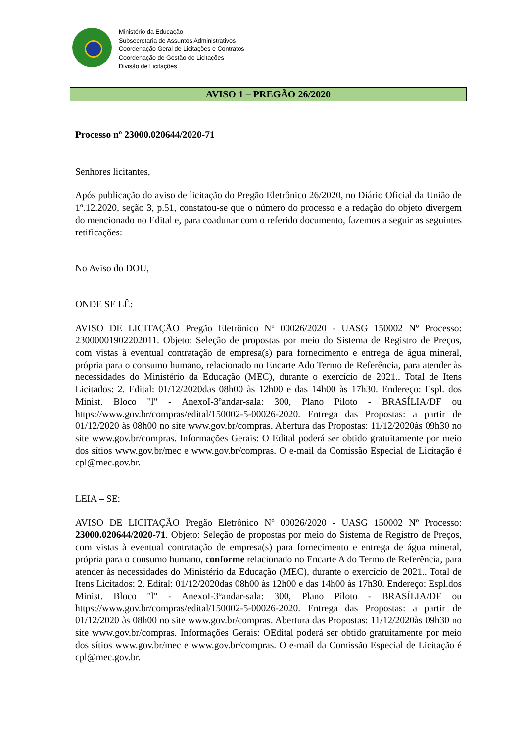Ministério da Educação
Subsecretaria de Assuntos Administrativos
Coordenação Geral de Licitações e Contratos
Coordenação de Gestão de Licitações
Divisão de Licitações
AVISO 1 – PREGÃO 26/2020
Processo nº 23000.020644/2020-71
Senhores licitantes,
Após publicação do aviso de licitação do Pregão Eletrônico 26/2020, no Diário Oficial da União de 1º.12.2020, seção 3, p.51, constatou-se que o número do processo e a redação do objeto divergem do mencionado no Edital e, para coadunar com o referido documento, fazemos a seguir as seguintes retificações:
No Aviso do DOU,
ONDE SE LÊ:
AVISO DE LICITAÇÃO Pregão Eletrônico Nº 00026/2020 - UASG 150002 Nº Processo: 23000001902202011. Objeto: Seleção de propostas por meio do Sistema de Registro de Preços, com vistas à eventual contratação de empresa(s) para fornecimento e entrega de água mineral, própria para o consumo humano, relacionado no Encarte Ado Termo de Referência, para atender às necessidades do Ministério da Educação (MEC), durante o exercício de 2021.. Total de Itens Licitados: 2. Edital: 01/12/2020das 08h00 às 12h00 e das 14h00 às 17h30. Endereço: Espl. dos Minist. Bloco "l" - AnexoI-3ºandar-sala: 300, Plano Piloto - BRASÍLIA/DF ou https://www.gov.br/compras/edital/150002-5-00026-2020. Entrega das Propostas: a partir de 01/12/2020 às 08h00 no site www.gov.br/compras. Abertura das Propostas: 11/12/2020às 09h30 no site www.gov.br/compras. Informações Gerais: O Edital poderá ser obtido gratuitamente por meio dos sítios www.gov.br/mec e www.gov.br/compras. O e-mail da Comissão Especial de Licitação é cpl@mec.gov.br.
LEIA – SE:
AVISO DE LICITAÇÃO Pregão Eletrônico Nº 00026/2020 - UASG 150002 Nº Processo: 23000.020644/2020-71. Objeto: Seleção de propostas por meio do Sistema de Registro de Preços, com vistas à eventual contratação de empresa(s) para fornecimento e entrega de água mineral, própria para o consumo humano, conforme relacionado no Encarte A do Termo de Referência, para atender às necessidades do Ministério da Educação (MEC), durante o exercício de 2021.. Total de Itens Licitados: 2. Edital: 01/12/2020das 08h00 às 12h00 e das 14h00 às 17h30. Endereço: Espl.dos Minist. Bloco "l" - AnexoI-3ºandar-sala: 300, Plano Piloto - BRASÍLIA/DF ou https://www.gov.br/compras/edital/150002-5-00026-2020. Entrega das Propostas: a partir de 01/12/2020 às 08h00 no site www.gov.br/compras. Abertura das Propostas: 11/12/2020às 09h30 no site www.gov.br/compras. Informações Gerais: OEdital poderá ser obtido gratuitamente por meio dos sítios www.gov.br/mec e www.gov.br/compras. O e-mail da Comissão Especial de Licitação é cpl@mec.gov.br.